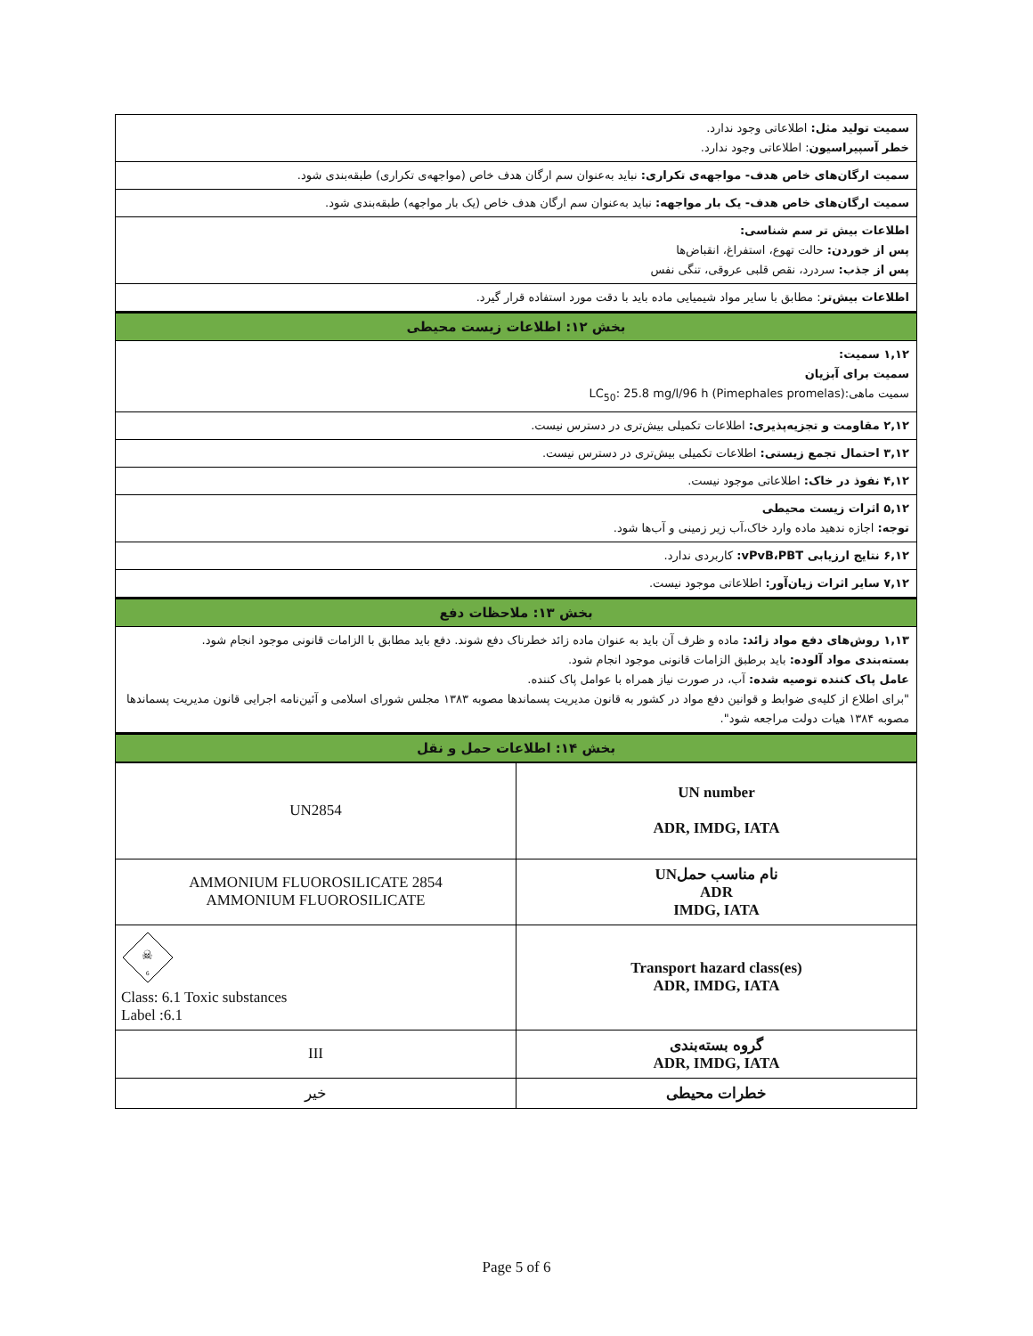سمیت تولید مثل: اطلاعاتی وجود ندارد.
خطر آسپیراسیون: اطلاعاتی وجود ندارد.
سمیت ارگان‌های خاص هدف- مواجهه‌ی تکراری: نباید به‌عنوان سم ارگان هدف خاص (مواجهه‌ی تکراری) طبقه‌بندی شود.
سمیت ارگان‌های خاص هدف- یک بار مواجهه: نباید به‌عنوان سم ارگان هدف خاص (یک بار مواجهه) طبقه‌بندی شود.
اطلاعات بیش تر سم شناسی:
پس از خوردن: حالت تهوع، استفراغ، انقباض‌ها
پس از جذب: سردرد، نقص قلبی عروقی، تنگی نفس
اطلاعات بیش‌تر: مطابق با سایر مواد شیمیایی ماده باید با دقت مورد استفاده قرار گیرد.
بخش ۱۲: اطلاعات زیست محیطی
۱,۱۲ سمیت:
سمیت برای آبزیان
سمیت ماهی:(LC<sub>50</sub>: 25.8 mg/l/96 h (Pimephales promelas
۲,۱۲ مقاومت و تجزیه‌پذیری: اطلاعات تکمیلی بیش‌تری در دسترس نیست.
۳,۱۲ احتمال تجمع زیستی: اطلاعات تکمیلی بیش‌تری در دسترس نیست.
۴,۱۲ نفوذ در خاک: اطلاعاتی موجود نیست.
۵,۱۲ اثرات زیست محیطی
توجه: اجازه ندهید ماده وارد خاک،آب زیر زمینی و آب‌ها شود.
۶,۱۲ نتایج ارزیابی vPvB،PBT: کاربردی ندارد.
۷,۱۲ سایر اثرات زیان‌آور: اطلاعاتی موجود نیست.
بخش ۱۳: ملاحظات دفع
۱,۱۳ روش‌های دفع مواد زائد: ماده و ظرف آن باید به عنوان ماده زائد خطرناک دفع شوند. دفع باید مطابق با الزامات قانونی موجود انجام شود.
بسته‌بندی مواد آلوده: باید برطبق الزامات قانونی موجود انجام شود.
عامل پاک کننده توصیه شده: آب، در صورت نیاز همراه با عوامل پاک کننده.
"برای اطلاع از کلیه‌ی ضوابط و قوانین دفع مواد در کشور به قانون مدیریت پسماندها مصوبه ۱۳۸۳ مجلس شورای اسلامی و آئین‌نامه اجرایی قانون مدیریت پسماندها مصوبه ۱۳۸۴ هیات دولت مراجعه شود".
بخش ۱۴: اطلاعات حمل و نقل
| UN number ADR, IMDG, IATA | UN2854 |
| نام مناسب حملUN ADR IMDG, IATA | 2854 AMMONIUM FLUOROSILICATE AMMONIUM FLUOROSILICATE |
| Transport hazard class(es) ADR, IMDG, IATA | ☠ 6 Class: 6.1 Toxic substances Label :6.1 |
| گروه بسته‌بندی ADR, IMDG, IATA | III |
| خطرات محیطی | خیر |
Page 5 of 6